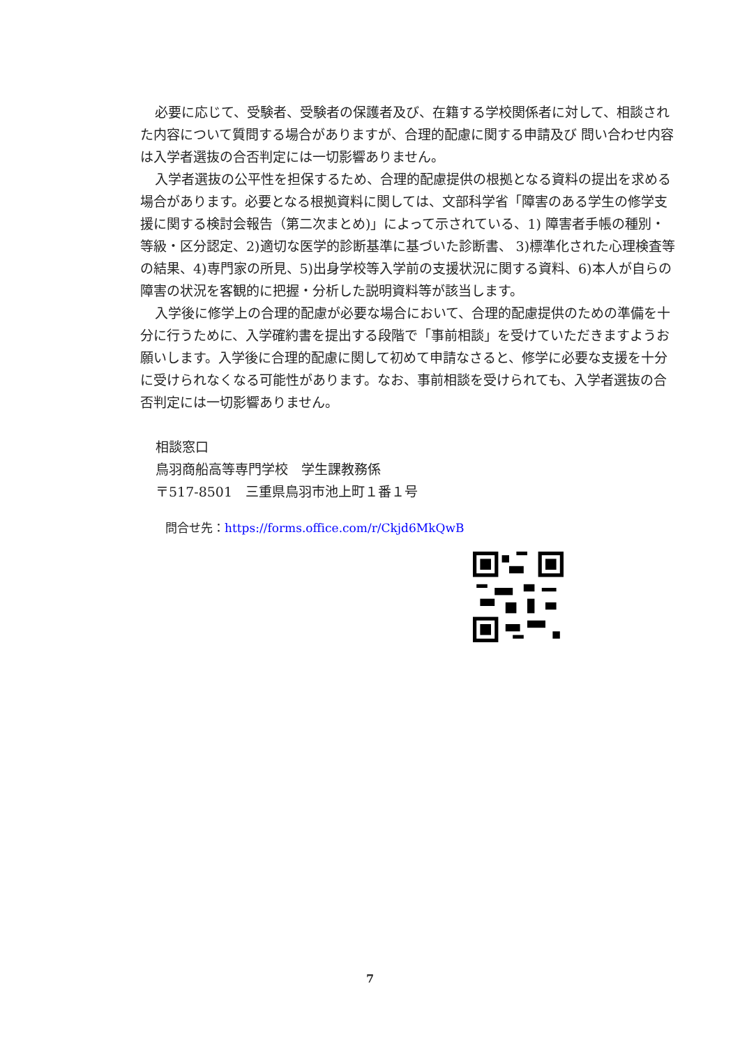必要に応じて、受験者、受験者の保護者及び、在籍する学校関係者に対して、相談された内容について質問する場合がありますが、合理的配慮に関する申請及び 問い合わせ内容は入学者選抜の合否判定には一切影響ありません。
入学者選抜の公平性を担保するため、合理的配慮提供の根拠となる資料の提出を求める場合があります。必要となる根拠資料に関しては、文部科学省「障害のある学生の修学支援に関する検討会報告（第二次まとめ)」によって示されている、1) 障害者手帳の種別・等級・区分認定、2)適切な医学的診断基準に基づいた診断書、 3)標準化された心理検査等の結果、4)専門家の所見、5)出身学校等入学前の支援状況に関する資料、6)本人が自らの障害の状況を客観的に把握・分析した説明資料等が該当します。
入学後に修学上の合理的配慮が必要な場合において、合理的配慮提供のための準備を十分に行うために、入学確約書を提出する段階で「事前相談」を受けていただきますようお願いします。入学後に合理的配慮に関して初めて申請なさると、修学に必要な支援を十分に受けられなくなる可能性があります。なお、事前相談を受けられても、入学者選抜の合否判定には一切影響ありません。
相談窓口
鳥羽商船高等専門学校　学生課教務係
〒517-8501　三重県鳥羽市池上町１番１号
問合せ先：https://forms.office.com/r/Ckjd6MkQwB
7